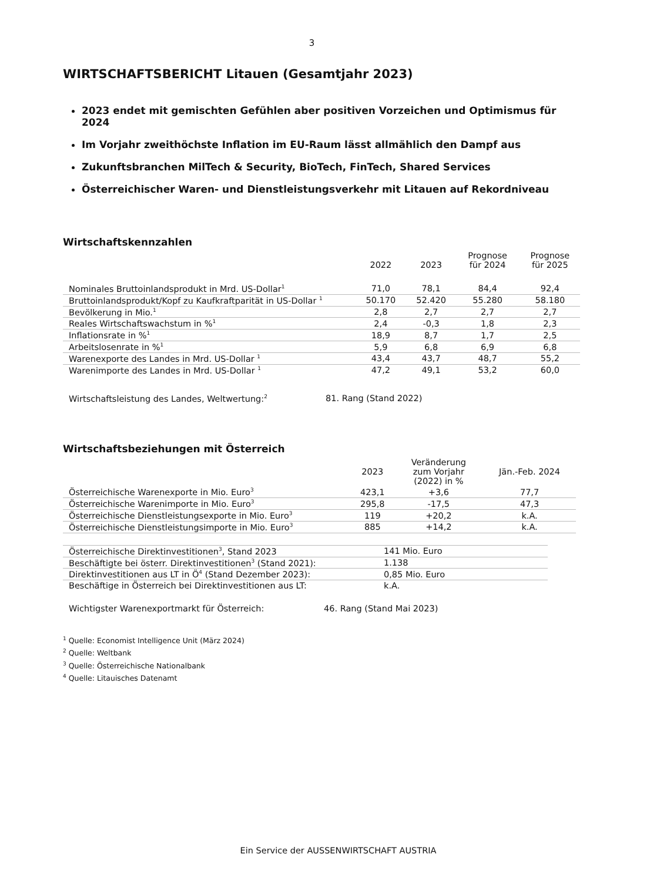3
WIRTSCHAFTSBERICHT Litauen (Gesamtjahr 2023)
2023 endet mit gemischten Gefühlen aber positiven Vorzeichen und Optimismus für 2024
Im Vorjahr zweithöchste Inflation im EU-Raum lässt allmählich den Dampf aus
Zukunftsbranchen MilTech & Security, BioTech, FinTech, Shared Services
Österreichischer Waren- und Dienstleistungsverkehr mit Litauen auf Rekordniveau
Wirtschaftskennzahlen
| | 2022 | 2023 | Prognose für 2024 | Prognose für 2025 |
| --- | --- | --- | --- | --- |
| Nominales Bruttoinlandsprodukt in Mrd. US-Dollar<sup>1</sup> | 71,0 | 78,1 | 84,4 | 92,4 |
| Bruttoinlandsprodukt/Kopf zu Kaufkraftparität in US-Dollar <sup>1</sup> | 50.170 | 52.420 | 55.280 | 58.180 |
| Bevölkerung in Mio.<sup>1</sup> | 2,8 | 2,7 | 2,7 | 2,7 |
| Reales Wirtschaftswachstum in %<sup>1</sup> | 2,4 | -0,3 | 1,8 | 2,3 |
| Inflationsrate in %<sup>1</sup> | 18,9 | 8,7 | 1,7 | 2,5 |
| Arbeitslosenrate in %<sup>1</sup> | 5,9 | 6,8 | 6,9 | 6,8 |
| Warenexporte des Landes in Mrd. US-Dollar <sup>1</sup> | 43,4 | 43,7 | 48,7 | 55,2 |
| Warenimporte des Landes in Mrd. US-Dollar <sup>1</sup> | 47,2 | 49,1 | 53,2 | 60,0 |
Wirtschaftsleistung des Landes, Weltwertung:<sup>2</sup> 81. Rang (Stand 2022)
Wirtschaftsbeziehungen mit Österreich
| | 2023 | Veränderung zum Vorjahr (2022) in % | Jän.-Feb. 2024 |
| --- | --- | --- | --- |
| Österreichische Warenexporte in Mio. Euro<sup>3</sup> | 423,1 | +3,6 | 77,7 |
| Österreichische Warenimporte in Mio. Euro<sup>3</sup> | 295,8 | -17,5 | 47,3 |
| Österreichische Dienstleistungsexporte in Mio. Euro<sup>3</sup> | 119 | +20,2 | k.A. |
| Österreichische Dienstleistungsimporte in Mio. Euro<sup>3</sup> | 885 | +14,2 | k.A. |
| Österreichische Direktinvestitionen<sup>3</sup>, Stand 2023 | 141 Mio. Euro |
| Beschäftigte bei österr. Direktinvestitionen<sup>3</sup> (Stand 2021): | 1.138 |
| Direktinvestitionen aus LT in Ö<sup>4</sup> (Stand Dezember 2023): | 0,85 Mio. Euro |
| Beschäftige in Österreich bei Direktinvestitionen aus LT: | k.A. |
Wichtigster Warenexportmarkt für Österreich: 46. Rang (Stand Mai 2023)
<sup>1</sup> Quelle: Economist Intelligence Unit (März 2024)
<sup>2</sup> Quelle: Weltbank
<sup>3</sup> Quelle: Österreichische Nationalbank
<sup>4</sup> Quelle: Litauisches Datenamt
Ein Service der AUSSENWIRTSCHAFT AUSTRIA